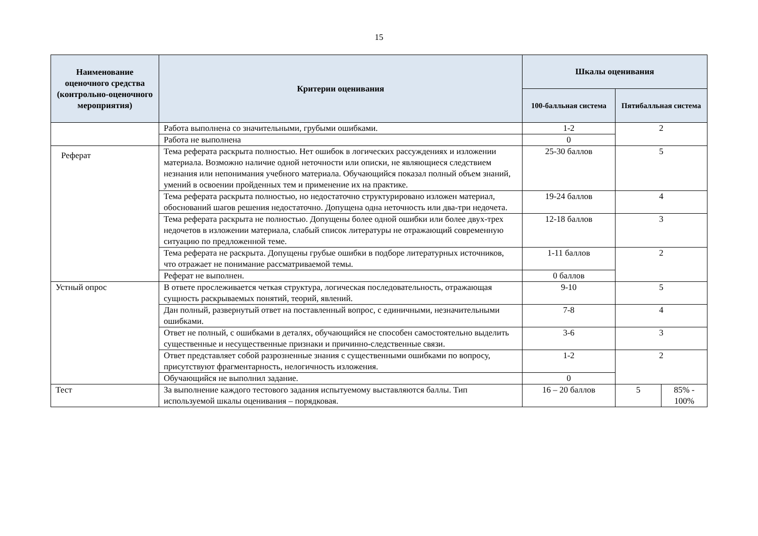15
| Наименование оценочного средства (контрольно-оценочного мероприятия) | Критерии оценивания | Шкалы оценивания | | |
| --- | --- | --- | --- | --- |
| | | 100-балльная система | Пятибалльная система | |
| | Работа выполнена со значительными, грубыми ошибками. | 1-2 | 2 | |
| | Работа не выполнена | 0 | | |
| Реферат | Тема реферата раскрыта полностью. Нет ошибок в логических рассуждениях и изложении материала. Возможно наличие одной неточности или описки, не являющиеся следствием незнания или непонимания учебного материала. Обучающийся показал полный объем знаний, умений в освоении пройденных тем и применение их на практике. | 25-30 баллов | 5 | |
| | Тема реферата раскрыта полностью, но недостаточно структурировано изложен материал, обоснований шагов решения недостаточно. Допущена одна неточность или два-три недочета. | 19-24 баллов | 4 | |
| | Тема реферата раскрыта не полностью. Допущены более одной ошибки или более двух-трех недочетов в изложении материала, слабый список литературы не отражающий современную ситуацию по предложенной теме. | 12-18 баллов | 3 | |
| | Тема реферата не раскрыта. Допущены грубые ошибки в подборе литературных источников, что отражает не понимание рассматриваемой темы. | 1-11 баллов | 2 | |
| | Реферат не выполнен. | 0 баллов | | |
| Устный опрос | В ответе прослеживается четкая структура, логическая последовательность, отражающая сущность раскрываемых понятий, теорий, явлений. | 9-10 | 5 | |
| | Дан полный, развернутый ответ на поставленный вопрос, с единичными, незначительными ошибками. | 7-8 | 4 | |
| | Ответ не полный, с ошибками в деталях, обучающийся не способен самостоятельно выделить существенные и несущественные признаки и причинно-следственные связи. | 3-6 | 3 | |
| | Ответ представляет собой разрозненные знания с существенными ошибками по вопросу, присутствуют фрагментарность, нелогичность изложения. | 1-2 | 2 | |
| | Обучающийся не выполнил задание. | 0 | | |
| Тест | За выполнение каждого тестового задания испытуемому выставляются баллы. Тип используемой шкалы оценивания – порядковая. | 16 – 20 баллов | 5 | 85% - 100% |